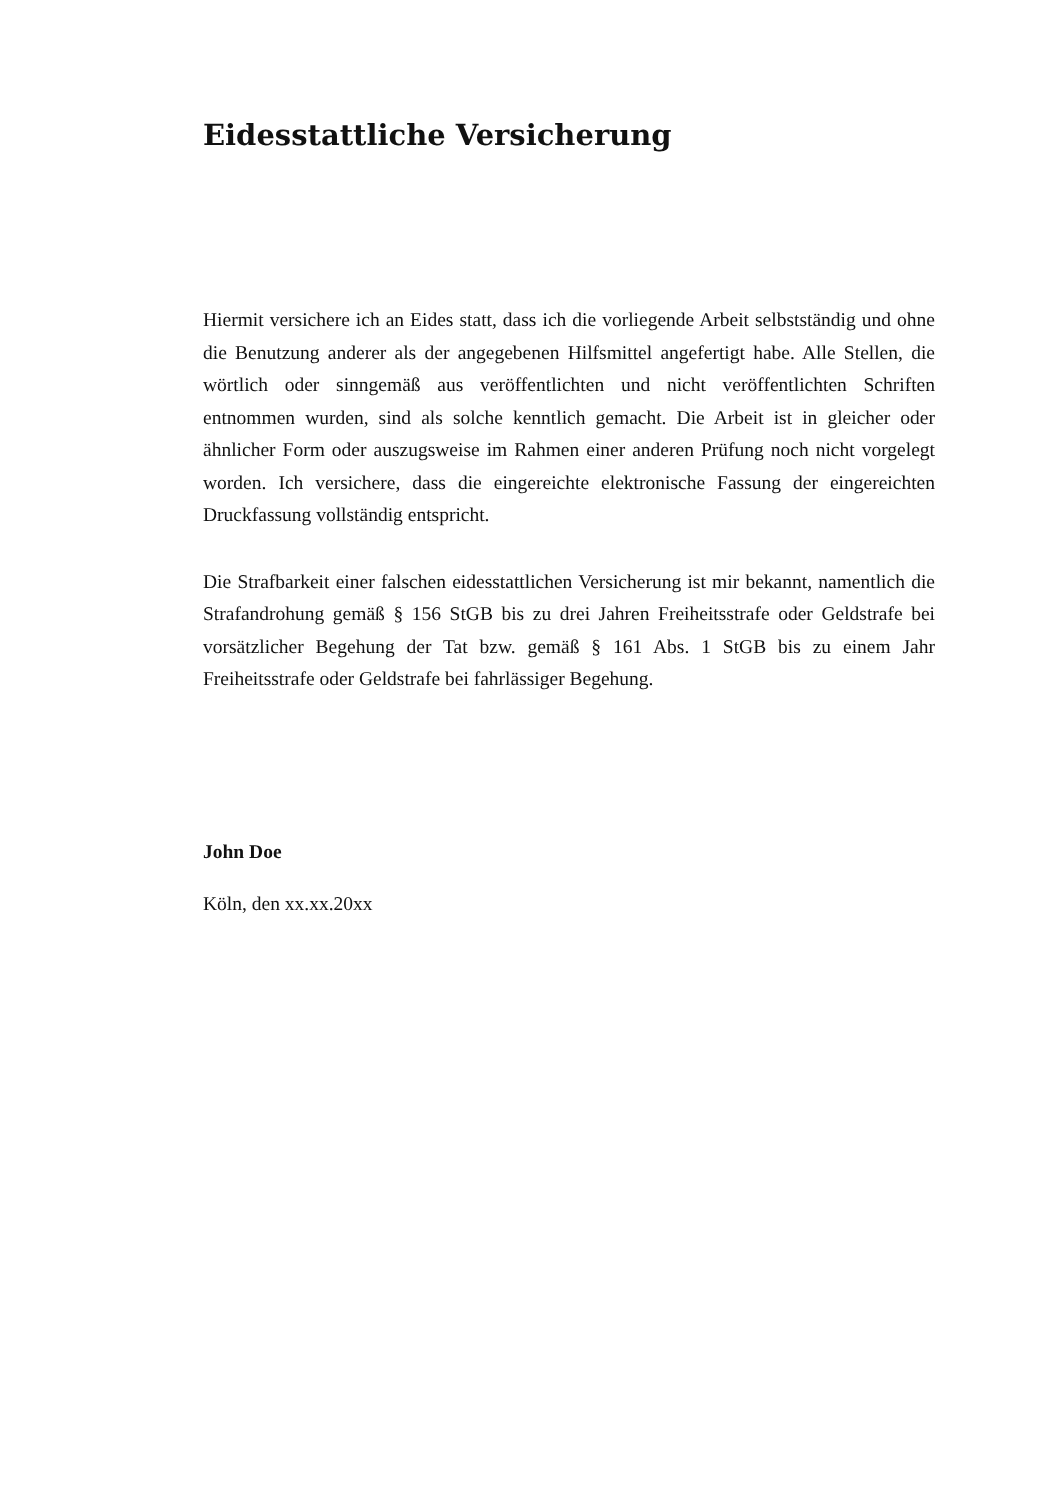Eidesstattliche Versicherung
Hiermit versichere ich an Eides statt, dass ich die vorliegende Arbeit selbstständig und ohne die Benutzung anderer als der angegebenen Hilfsmittel angefertigt habe. Alle Stellen, die wörtlich oder sinngemäß aus veröffentlichten und nicht veröffentlichten Schriften entnommen wurden, sind als solche kenntlich gemacht. Die Arbeit ist in gleicher oder ähnlicher Form oder auszugsweise im Rahmen einer anderen Prüfung noch nicht vorgelegt worden. Ich versichere, dass die eingereichte elektronische Fassung der eingereichten Druckfassung vollständig entspricht.
Die Strafbarkeit einer falschen eidesstattlichen Versicherung ist mir bekannt, namentlich die Strafandrohung gemäß § 156 StGB bis zu drei Jahren Freiheitsstrafe oder Geldstrafe bei vorsätzlicher Begehung der Tat bzw. gemäß § 161 Abs. 1 StGB bis zu einem Jahr Freiheitsstrafe oder Geldstrafe bei fahrlässiger Begehung.
John Doe
Köln, den xx.xx.20xx